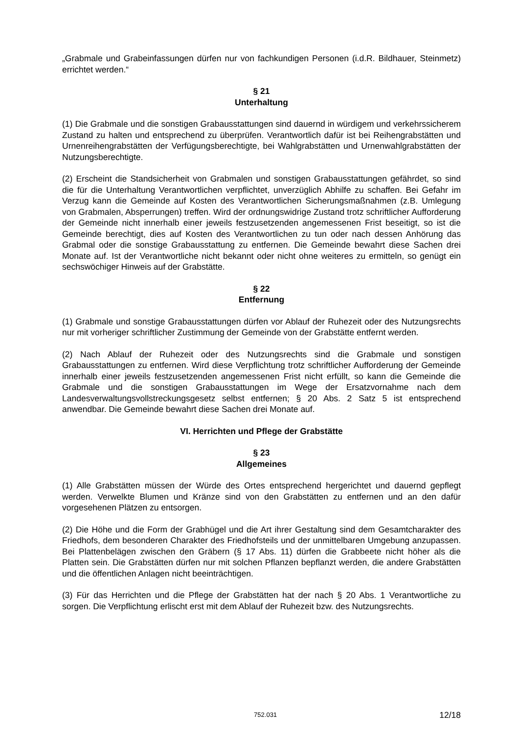„Grabmale und Grabeinfassungen dürfen nur von fachkundigen Personen (i.d.R. Bildhauer, Steinmetz) errichtet werden.“
§ 21
Unterhaltung
(1) Die Grabmale und die sonstigen Grabausstattungen sind dauernd in würdigem und verkehrssicherem Zustand zu halten und entsprechend zu überprüfen. Verantwortlich dafür ist bei Reihengrabstätten und Urnenreihengrabstätten der Verfügungsberechtigte, bei Wahlgrabstätten und Urnenwahlgrabstätten der Nutzungsberechtigte.
(2) Erscheint die Standsicherheit von Grabmalen und sonstigen Grabausstattungen gefährdet, so sind die für die Unterhaltung Verantwortlichen verpflichtet, unverzüglich Abhilfe zu schaffen. Bei Gefahr im Verzug kann die Gemeinde auf Kosten des Verantwortlichen Sicherungsmaßnahmen (z.B. Umlegung von Grabmalen, Absperrungen) treffen. Wird der ordnungswidrige Zustand trotz schriftlicher Aufforderung der Gemeinde nicht innerhalb einer jeweils festzusetzenden angemessenen Frist beseitigt, so ist die Gemeinde berechtigt, dies auf Kosten des Verantwortlichen zu tun oder nach dessen Anhörung das Grabmal oder die sonstige Grabausstattung zu entfernen. Die Gemeinde bewahrt diese Sachen drei Monate auf. Ist der Verantwortliche nicht bekannt oder nicht ohne weiteres zu ermitteln, so genügt ein sechswöchiger Hinweis auf der Grabstätte.
§ 22
Entfernung
(1) Grabmale und sonstige Grabausstattungen dürfen vor Ablauf der Ruhezeit oder des Nutzungsrechts nur mit vorheriger schriftlicher Zustimmung der Gemeinde von der Grabstätte entfernt werden.
(2) Nach Ablauf der Ruhezeit oder des Nutzungsrechts sind die Grabmale und sonstigen Grabausstattungen zu entfernen. Wird diese Verpflichtung trotz schriftlicher Aufforderung der Gemeinde innerhalb einer jeweils festzusetzenden angemessenen Frist nicht erfüllt, so kann die Gemeinde die Grabmale und die sonstigen Grabausstattungen im Wege der Ersatzvornahme nach dem Landesverwaltungsvollstreckungsgesetz selbst entfernen; § 20 Abs. 2 Satz 5 ist entsprechend anwendbar. Die Gemeinde bewahrt diese Sachen drei Monate auf.
VI. Herrichten und Pflege der Grabstätte
§ 23
Allgemeines
(1) Alle Grabstätten müssen der Würde des Ortes entsprechend hergerichtet und dauernd gepflegt werden. Verwelkte Blumen und Kränze sind von den Grabstätten zu entfernen und an den dafür vorgesehenen Plätzen zu entsorgen.
(2) Die Höhe und die Form der Grabhügel und die Art ihrer Gestaltung sind dem Gesamtcharakter des Friedhofs, dem besonderen Charakter des Friedhofsteils und der unmittelbaren Umgebung anzupassen. Bei Plattenbelägen zwischen den Gräbern (§ 17 Abs. 11) dürfen die Grabbeete nicht höher als die Platten sein. Die Grabstätten dürfen nur mit solchen Pflanzen bepflanzt werden, die andere Grabstätten und die öffentlichen Anlagen nicht beeinträchtigen.
(3) Für das Herrichten und die Pflege der Grabstätten hat der nach § 20 Abs. 1 Verantwortliche zu sorgen. Die Verpflichtung erlischt erst mit dem Ablauf der Ruhezeit bzw. des Nutzungsrechts.
752.031 12/18